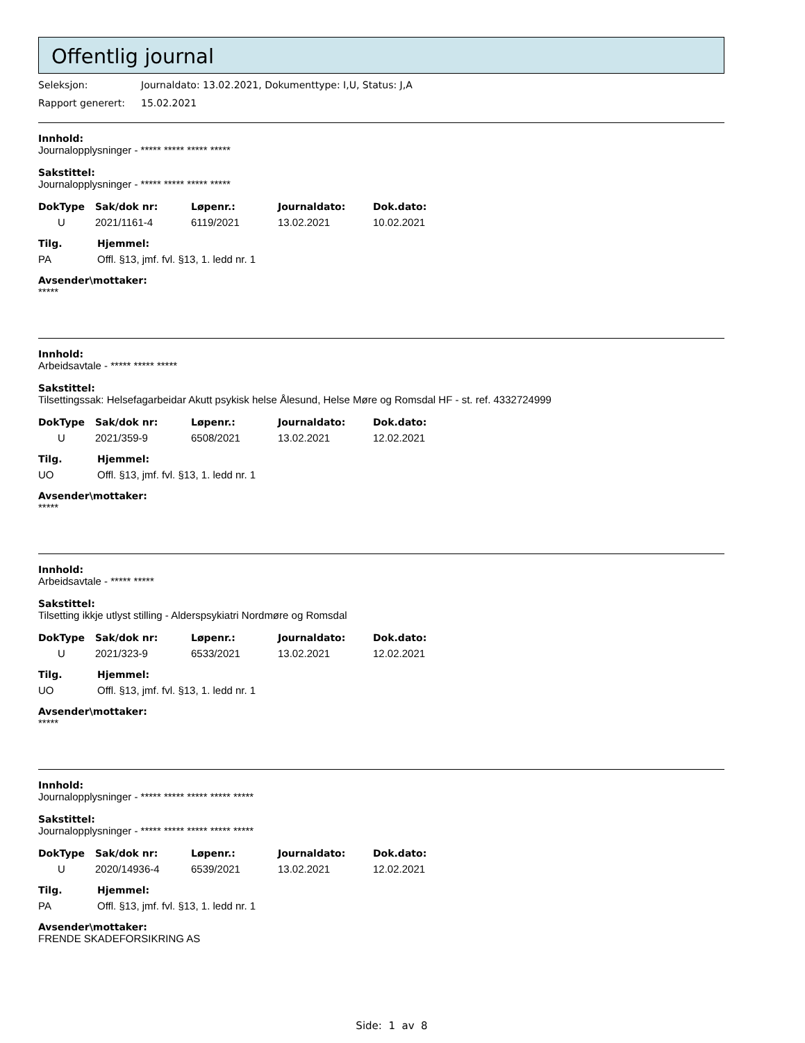Offentlig journal
Seleksjon: Journaldato: 13.02.2021, Dokumenttype: I,U, Status: J,A
Rapport generert: 15.02.2021
Innhold:
Journalopplysninger - ***** ***** ***** *****
Sakstittel:
Journalopplysninger - ***** ***** ***** *****
| DokType | Sak/dok nr: | Løpenr.: | Journaldato: | Dok.dato: |
| --- | --- | --- | --- | --- |
| U | 2021/1161-4 | 6119/2021 | 13.02.2021 | 10.02.2021 |
| Tilg. | Hjemmel: |
| --- | --- |
| PA | Offl. §13, jmf. fvl. §13, 1. ledd nr. 1 |
Avsender\mottaker:
*****
Innhold:
Arbeidsavtale - ***** ***** *****
Sakstittel:
Tilsettingssak: Helsefagarbeidar Akutt psykisk helse Ålesund, Helse Møre og Romsdal HF - st. ref. 4332724999
| DokType | Sak/dok nr: | Løpenr.: | Journaldato: | Dok.dato: |
| --- | --- | --- | --- | --- |
| U | 2021/359-9 | 6508/2021 | 13.02.2021 | 12.02.2021 |
| Tilg. | Hjemmel: |
| --- | --- |
| UO | Offl. §13, jmf. fvl. §13, 1. ledd nr. 1 |
Avsender\mottaker:
*****
Innhold:
Arbeidsavtale - ***** *****
Sakstittel:
Tilsetting ikkje utlyst stilling - Alderspsykiatri Nordmøre og Romsdal
| DokType | Sak/dok nr: | Løpenr.: | Journaldato: | Dok.dato: |
| --- | --- | --- | --- | --- |
| U | 2021/323-9 | 6533/2021 | 13.02.2021 | 12.02.2021 |
| Tilg. | Hjemmel: |
| --- | --- |
| UO | Offl. §13, jmf. fvl. §13, 1. ledd nr. 1 |
Avsender\mottaker:
*****
Innhold:
Journalopplysninger - ***** ***** ***** ***** *****
Sakstittel:
Journalopplysninger - ***** ***** ***** ***** *****
| DokType | Sak/dok nr: | Løpenr.: | Journaldato: | Dok.dato: |
| --- | --- | --- | --- | --- |
| U | 2020/14936-4 | 6539/2021 | 13.02.2021 | 12.02.2021 |
| Tilg. | Hjemmel: |
| --- | --- |
| PA | Offl. §13, jmf. fvl. §13, 1. ledd nr. 1 |
Avsender\mottaker:
FRENDE SKADEFORSIKRING AS
Side: 1 av 8